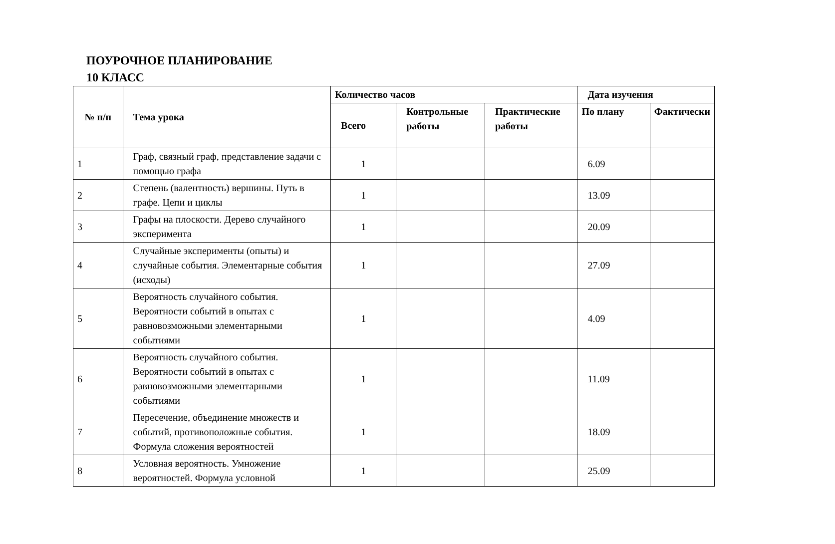ПОУРОЧНОЕ ПЛАНИРОВАНИЕ
10 КЛАСС
| № п/п | Тема урока | Количество часов | | | Дата изучения | |
| --- | --- | --- | --- | --- | --- | --- |
| | | Всего | Контрольные работы | Практические работы | По плану | Фактически |
| 1 | Граф, связный граф, представление задачи с помощью графа | 1 | | | 6.09 | |
| 2 | Степень (валентность) вершины. Путь в графе. Цепи и циклы | 1 | | | 13.09 | |
| 3 | Графы на плоскости. Дерево случайного эксперимента | 1 | | | 20.09 | |
| 4 | Случайные эксперименты (опыты) и случайные события. Элементарные события (исходы) | 1 | | | 27.09 | |
| 5 | Вероятность случайного события. Вероятности событий в опытах с равновозможными элементарными событиями | 1 | | | 4.09 | |
| 6 | Вероятность случайного события. Вероятности событий в опытах с равновозможными элементарными событиями | 1 | | | 11.09 | |
| 7 | Пересечение, объединение множеств и событий, противоположные события. Формула сложения вероятностей | 1 | | | 18.09 | |
| 8 | Условная вероятность. Умножение вероятностей. Формула условной | 1 | | | 25.09 | |